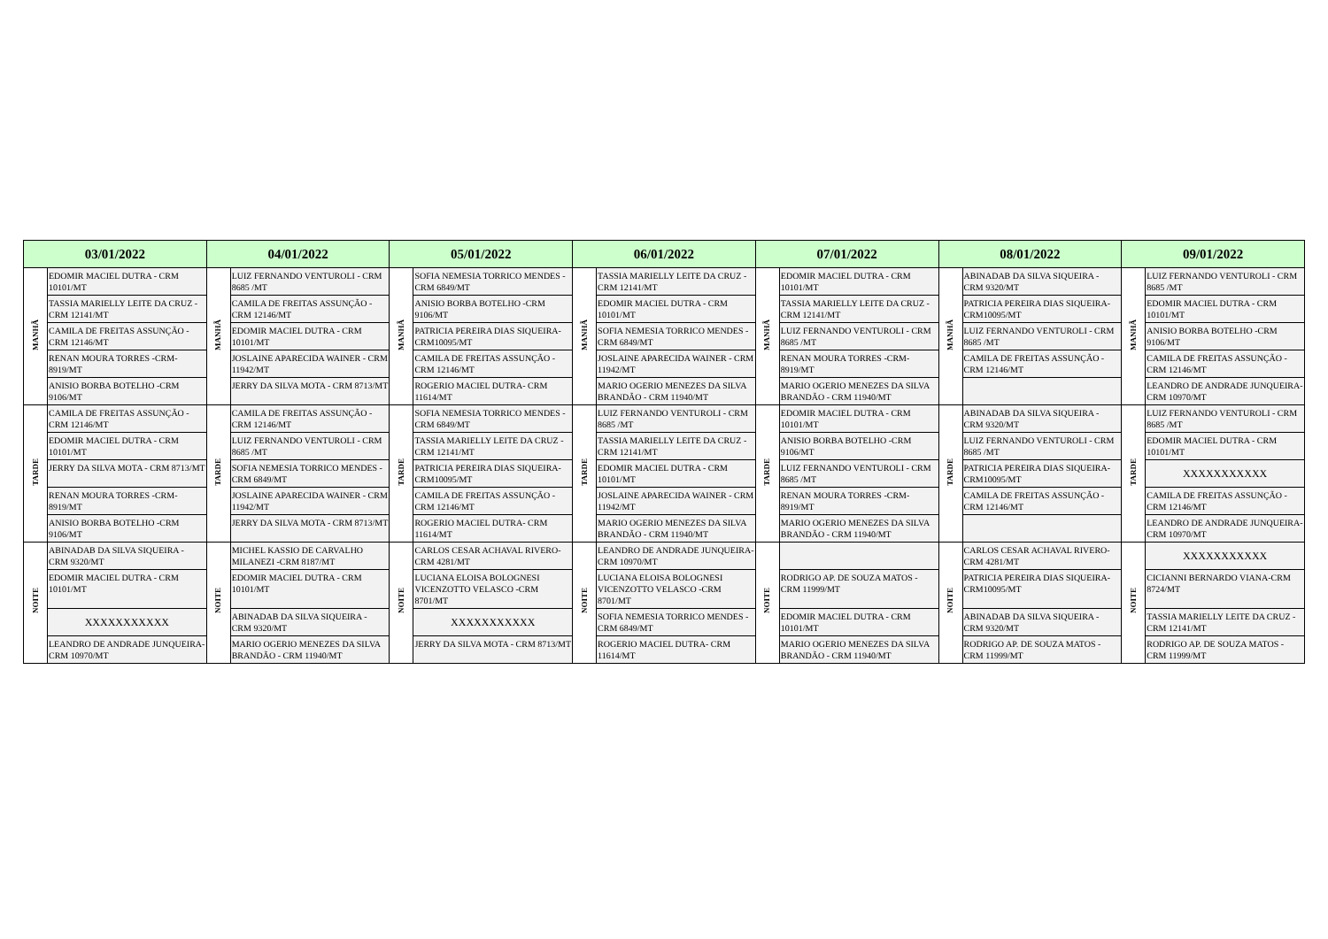| 03/01/2022 | | 04/01/2022 | | 05/01/2022 | | 06/01/2022 | | 07/01/2022 | | 08/01/2022 | | 09/01/2022 | |
| --- | --- | --- | --- | --- | --- | --- | --- | --- | --- | --- | --- | --- | --- |
| MANHÃ | EDOMIR MACIEL DUTRA - CRM 10101/MT | MANHÃ | LUIZ FERNANDO VENTUROLI - CRM 8685 /MT | MANHÃ | SOFIA NEMESIA TORRICO MENDES -CRM 6849/MT | MANHÃ | TASSIA MARIELLY LEITE DA CRUZ -CRM 12141/MT | MANHÃ | EDOMIR MACIEL DUTRA - CRM 10101/MT | MANHÃ | ABINADAB DA SILVA SIQUEIRA - CRM 9320/MT | MANHÃ | LUIZ FERNANDO VENTUROLI - CRM 8685 /MT |
| | TASSIA MARIELLY LEITE DA CRUZ -CRM 12141/MT | | CAMILA DE FREITAS ASSUNÇÃO - CRM 12146/MT | | ANISIO BORBA BOTELHO -CRM 9106/MT | | EDOMIR MACIEL DUTRA - CRM 10101/MT | | TASSIA MARIELLY LEITE DA CRUZ -CRM 12141/MT | | PATRICIA PEREIRA DIAS SIQUEIRA-CRM10095/MT | | EDOMIR MACIEL DUTRA - CRM 10101/MT |
| | CAMILA DE FREITAS ASSUNÇÃO - CRM 12146/MT | | EDOMIR MACIEL DUTRA - CRM 10101/MT | | PATRICIA PEREIRA DIAS SIQUEIRA-CRM10095/MT | | SOFIA NEMESIA TORRICO MENDES -CRM 6849/MT | | LUIZ FERNANDO VENTUROLI - CRM 8685 /MT | | LUIZ FERNANDO VENTUROLI - CRM 8685 /MT | | ANISIO BORBA BOTELHO -CRM 9106/MT |
| | RENAN MOURA TORRES -CRM-8919/MT | | JOSLAINE APARECIDA WAINER - CRM 11942/MT | | CAMILA DE FREITAS ASSUNÇÃO - CRM 12146/MT | | JOSLAINE APARECIDA WAINER - CRM 11942/MT | | RENAN MOURA TORRES -CRM-8919/MT | | CAMILA DE FREITAS ASSUNÇÃO - CRM 12146/MT | | CAMILA DE FREITAS ASSUNÇÃO - CRM 12146/MT |
| | ANISIO BORBA BOTELHO -CRM 9106/MT | | JERRY DA SILVA MOTA - CRM 8713/MT | | ROGERIO MACIEL DUTRA- CRM 11614/MT | | MARIO OGERIO MENEZES DA SILVA BRANDÃO - CRM 11940/MT | | MARIO OGERIO MENEZES DA SILVA BRANDÃO - CRM 11940/MT | | | | LEANDRO DE ANDRADE JUNQUEIRA-CRM 10970/MT |
| TARDE | CAMILA DE FREITAS ASSUNÇÃO - CRM 12146/MT | TARDE | CAMILA DE FREITAS ASSUNÇÃO - CRM 12146/MT | TARDE | SOFIA NEMESIA TORRICO MENDES -CRM 6849/MT | TARDE | LUIZ FERNANDO VENTUROLI - CRM 8685 /MT | TARDE | EDOMIR MACIEL DUTRA - CRM 10101/MT | TARDE | ABINADAB DA SILVA SIQUEIRA - CRM 9320/MT | TARDE | LUIZ FERNANDO VENTUROLI - CRM 8685 /MT |
| | EDOMIR MACIEL DUTRA - CRM 10101/MT | | LUIZ FERNANDO VENTUROLI - CRM 8685 /MT | | TASSIA MARIELLY LEITE DA CRUZ -CRM 12141/MT | | TASSIA MARIELLY LEITE DA CRUZ -CRM 12141/MT | | ANISIO BORBA BOTELHO -CRM 9106/MT | | LUIZ FERNANDO VENTUROLI - CRM 8685 /MT | | EDOMIR MACIEL DUTRA - CRM 10101/MT |
| | JERRY DA SILVA MOTA - CRM 8713/MT | | SOFIA NEMESIA TORRICO MENDES -CRM 6849/MT | | PATRICIA PEREIRA DIAS SIQUEIRA-CRM10095/MT | | EDOMIR MACIEL DUTRA - CRM 10101/MT | | LUIZ FERNANDO VENTUROLI - CRM 8685 /MT | | PATRICIA PEREIRA DIAS SIQUEIRA-CRM10095/MT | | XXXXXXXXXXX |
| | RENAN MOURA TORRES -CRM-8919/MT | | JOSLAINE APARECIDA WAINER - CRM 11942/MT | | CAMILA DE FREITAS ASSUNÇÃO - CRM 12146/MT | | JOSLAINE APARECIDA WAINER - CRM 11942/MT | | RENAN MOURA TORRES -CRM-8919/MT | | CAMILA DE FREITAS ASSUNÇÃO - CRM 12146/MT | | CAMILA DE FREITAS ASSUNÇÃO - CRM 12146/MT |
| | ANISIO BORBA BOTELHO -CRM 9106/MT | | JERRY DA SILVA MOTA - CRM 8713/MT | | ROGERIO MACIEL DUTRA- CRM 11614/MT | | MARIO OGERIO MENEZES DA SILVA BRANDÃO - CRM 11940/MT | | MARIO OGERIO MENEZES DA SILVA BRANDÃO - CRM 11940/MT | | | | LEANDRO DE ANDRADE JUNQUEIRA-CRM 10970/MT |
| NOITE | ABINADAB DA SILVA SIQUEIRA - CRM 9320/MT | NOITE | MICHEL KASSIO DE CARVALHO MILANEZI -CRM 8187/MT | NOITE | CARLOS CESAR ACHAVAL RIVERO-CRM 4281/MT | NOITE | LEANDRO DE ANDRADE JUNQUEIRA- CRM 10970/MT | NOITE | | NOITE | CARLOS CESAR ACHAVAL RIVERO-CRM 4281/MT | NOITE | XXXXXXXXXXX |
| | EDOMIR MACIEL DUTRA - CRM 10101/MT | | EDOMIR MACIEL DUTRA - CRM 10101/MT | | LUCIANA ELOISA BOLOGNESI VICENZOTTO VELASCO -CRM 8701/MT | | LUCIANA ELOISA BOLOGNESI VICENZOTTO VELASCO -CRM 8701/MT | | RODRIGO AP. DE SOUZA MATOS - CRM 11999/MT | | PATRICIA PEREIRA DIAS SIQUEIRA-CRM10095/MT | | CICIANNI BERNARDO VIANA-CRM 8724/MT |
| | XXXXXXXXXXX | | ABINADAB DA SILVA SIQUEIRA - CRM 9320/MT | | XXXXXXXXXXX | | SOFIA NEMESIA TORRICO MENDES -CRM 6849/MT | | EDOMIR MACIEL DUTRA - CRM 10101/MT | | ABINADAB DA SILVA SIQUEIRA - CRM 9320/MT | | TASSIA MARIELLY LEITE DA CRUZ -CRM 12141/MT |
| | LEANDRO DE ANDRADE JUNQUEIRA- CRM 10970/MT | | MARIO OGERIO MENEZES DA SILVA BRANDÃO - CRM 11940/MT | | JERRY DA SILVA MOTA - CRM 8713/MT | | ROGERIO MACIEL DUTRA- CRM 11614/MT | | MARIO OGERIO MENEZES DA SILVA BRANDÃO - CRM 11940/MT | | RODRIGO AP. DE SOUZA MATOS - CRM 11999/MT | | RODRIGO AP. DE SOUZA MATOS - CRM 11999/MT |